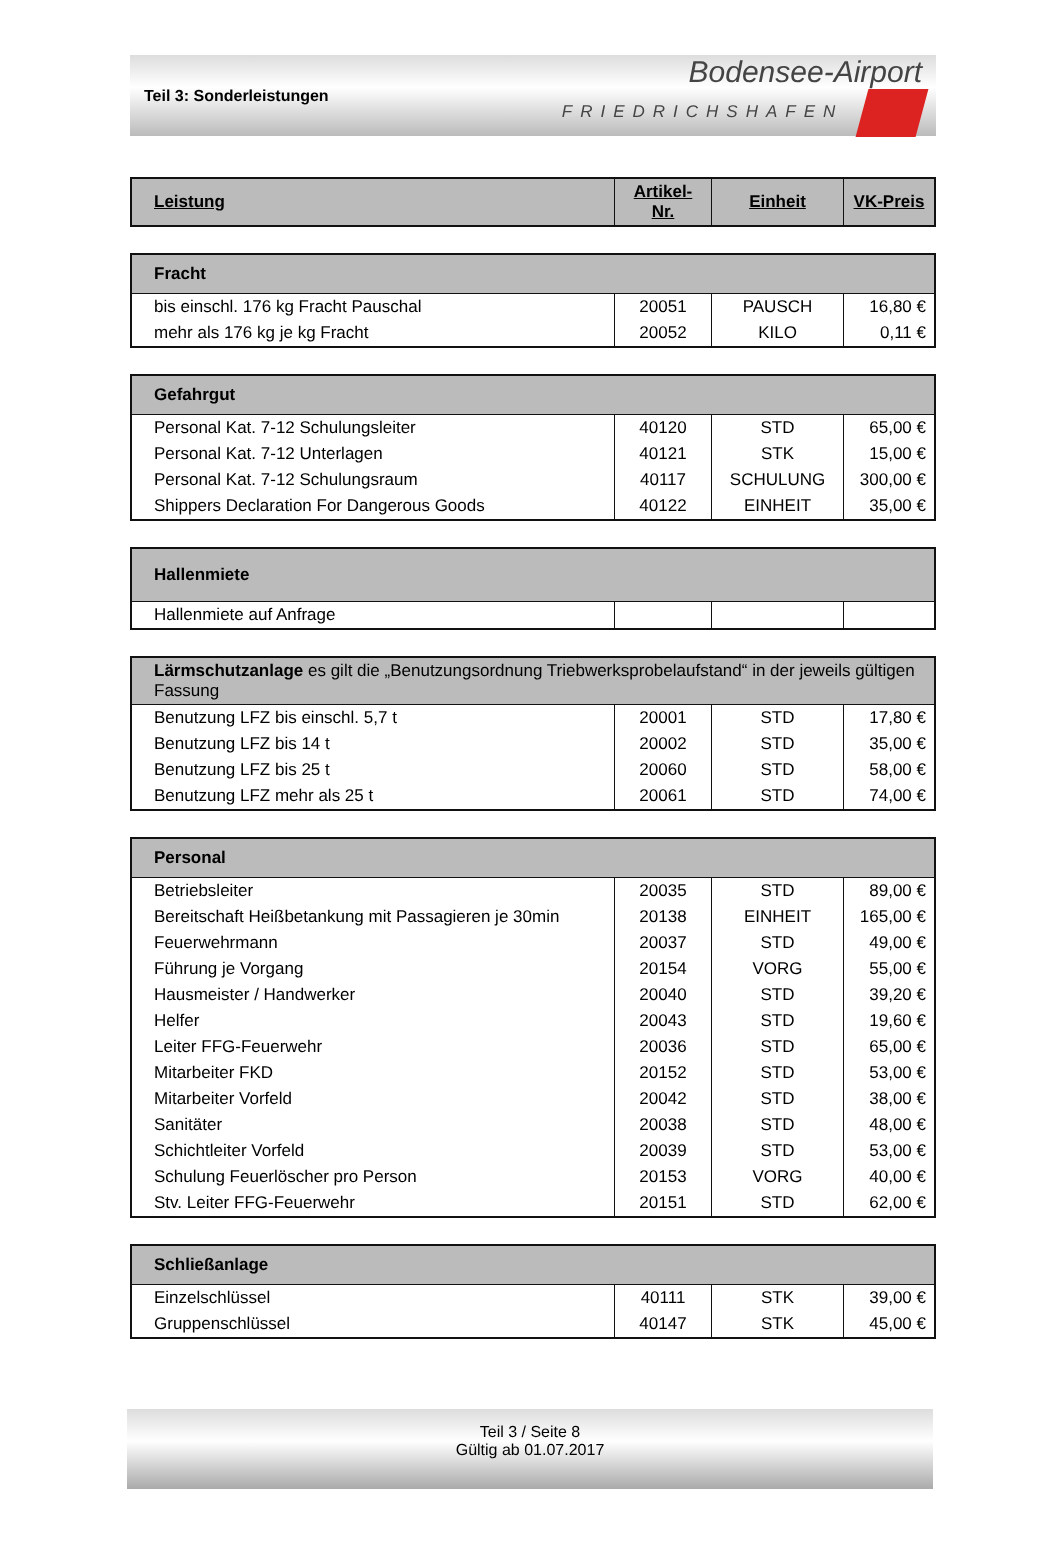Teil 3: Sonderleistungen
Bodensee-Airport
FRIEDRICHSHAFEN
| Leistung | Artikel-Nr. | Einheit | VK-Preis |
| --- | --- | --- | --- |
| Fracht | | | |
| --- | --- | --- | --- |
| bis einschl. 176 kg Fracht Pauschal | 20051 | PAUSCH | 16,80 € |
| mehr als 176 kg je kg Fracht | 20052 | KILO | 0,11 € |
| Gefahrgut | | | |
| --- | --- | --- | --- |
| Personal Kat. 7-12 Schulungsleiter | 40120 | STD | 65,00 € |
| Personal Kat. 7-12 Unterlagen | 40121 | STK | 15,00 € |
| Personal Kat. 7-12 Schulungsraum | 40117 | SCHULUNG | 300,00 € |
| Shippers Declaration For Dangerous Goods | 40122 | EINHEIT | 35,00 € |
| Hallenmiete | | | |
| --- | --- | --- | --- |
| Hallenmiete auf Anfrage | | | |
| Lärmschutzanlage es gilt die „Benutzungsordnung Triebwerksprobelaufstand“ in der jeweils gültigen Fassung | | | |
| --- | --- | --- | --- |
| Benutzung LFZ bis einschl. 5,7 t | 20001 | STD | 17,80 € |
| Benutzung LFZ bis 14 t | 20002 | STD | 35,00 € |
| Benutzung LFZ bis 25 t | 20060 | STD | 58,00 € |
| Benutzung LFZ mehr als 25 t | 20061 | STD | 74,00 € |
| Personal | | | |
| --- | --- | --- | --- |
| Betriebsleiter | 20035 | STD | 89,00 € |
| Bereitschaft Heißbetankung mit Passagieren je 30min | 20138 | EINHEIT | 165,00 € |
| Feuerwehrmann | 20037 | STD | 49,00 € |
| Führung je Vorgang | 20154 | VORG | 55,00 € |
| Hausmeister / Handwerker | 20040 | STD | 39,20 € |
| Helfer | 20043 | STD | 19,60 € |
| Leiter FFG-Feuerwehr | 20036 | STD | 65,00 € |
| Mitarbeiter FKD | 20152 | STD | 53,00 € |
| Mitarbeiter Vorfeld | 20042 | STD | 38,00 € |
| Sanitäter | 20038 | STD | 48,00 € |
| Schichtleiter Vorfeld | 20039 | STD | 53,00 € |
| Schulung Feuerlöscher pro Person | 20153 | VORG | 40,00 € |
| Stv. Leiter FFG-Feuerwehr | 20151 | STD | 62,00 € |
| Schließanlage | | | |
| --- | --- | --- | --- |
| Einzelschlüssel | 40111 | STK | 39,00 € |
| Gruppenschlüssel | 40147 | STK | 45,00 € |
Teil 3 / Seite 8
Gültig ab 01.07.2017